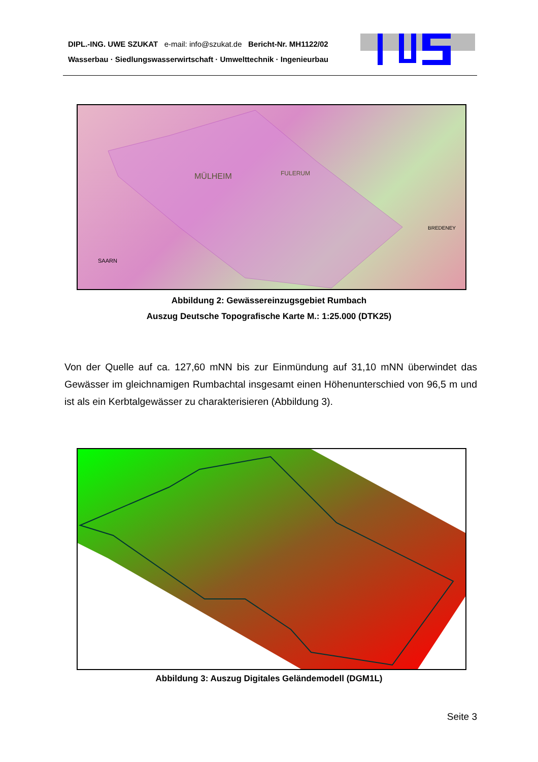DIPL.-ING. UWE SZUKAT e-mail: info@szukat.de Bericht-Nr. MH1122/02
Wasserbau · Siedlungswasserwirtschaft · Umwelttechnik · Ingenieurbau
MÜLHEIM
FULERUM
SAARN
BREDENEY
Abbildung 2: Gewässereinzugsgebiet Rumbach
Auszug Deutsche Topografische Karte M.: 1:25.000 (DTK25)
Von der Quelle auf ca. 127,60 mNN bis zur Einmündung auf 31,10 mNN überwindet das Gewässer im gleichnamigen Rumbachtal insgesamt einen Höhenunterschied von 96,5 m und ist als ein Kerbtalgewässer zu charakterisieren (Abbildung 3).
Abbildung 3: Auszug Digitales Geländemodell (DGM1L)
Seite 3